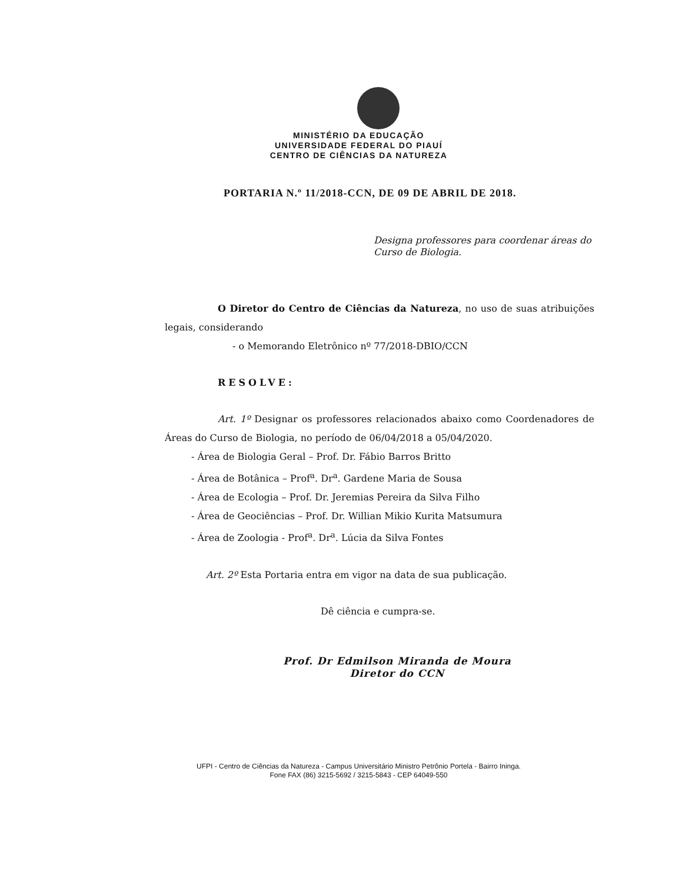MINISTÉRIO DA EDUCAÇÃO
UNIVERSIDADE FEDERAL DO PIAUÍ
CENTRO DE CIÊNCIAS DA NATUREZA
PORTARIA N.º 11/2018-CCN, DE 09 DE ABRIL DE 2018.
Designa professores para coordenar áreas do Curso de Biologia.
O Diretor do Centro de Ciências da Natureza, no uso de suas atribuições legais, considerando
- o Memorando Eletrônico nº 77/2018-DBIO/CCN
RESOLVE:
Art. 1º Designar os professores relacionados abaixo como Coordenadores de Áreas do Curso de Biologia, no período de 06/04/2018 a 05/04/2020.
- Área de Biologia Geral – Prof. Dr. Fábio Barros Britto
- Área de Botânica – Prof<sup>a</sup>. Dr<sup>a</sup>. Gardene Maria de Sousa
- Área de Ecologia – Prof. Dr. Jeremias Pereira da Silva Filho
- Área de Geociências – Prof. Dr. Willian Mikio Kurita Matsumura
- Área de Zoologia - Prof<sup>a</sup>. Dr<sup>a</sup>. Lúcia da Silva Fontes
Art. 2º Esta Portaria entra em vigor na data de sua publicação.
Dê ciência e cumpra-se.
Prof. Dr Edmilson Miranda de Moura
Diretor do CCN
UFPI - Centro de Ciências da Natureza - Campus Universitário Ministro Petrônio Portela - Bairro Ininga.
Fone FAX (86) 3215-5692 / 3215-5843 - CEP 64049-550